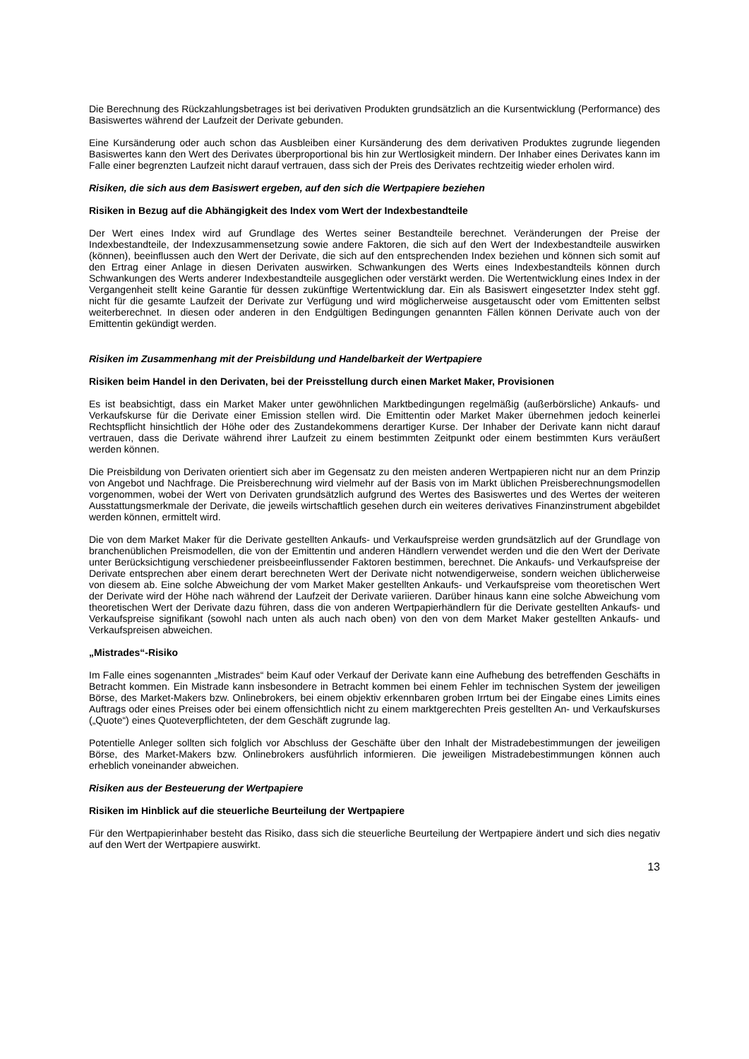Die Berechnung des Rückzahlungsbetrages ist bei derivativen Produkten grundsätzlich an die Kursentwicklung (Performance) des Basiswertes während der Laufzeit der Derivate gebunden.
Eine Kursänderung oder auch schon das Ausbleiben einer Kursänderung des dem derivativen Produktes zugrunde liegenden Basiswertes kann den Wert des Derivates überproportional bis hin zur Wertlosigkeit mindern. Der Inhaber eines Derivates kann im Falle einer begrenzten Laufzeit nicht darauf vertrauen, dass sich der Preis des Derivates rechtzeitig wieder erholen wird.
Risiken, die sich aus dem Basiswert ergeben, auf den sich die Wertpapiere beziehen
Risiken in Bezug auf die Abhängigkeit des Index vom Wert der Indexbestandteile
Der Wert eines Index wird auf Grundlage des Wertes seiner Bestandteile berechnet. Veränderungen der Preise der Indexbestandteile, der Indexzusammensetzung sowie andere Faktoren, die sich auf den Wert der Indexbestandteile auswirken (können), beeinflussen auch den Wert der Derivate, die sich auf den entsprechenden Index beziehen und können sich somit auf den Ertrag einer Anlage in diesen Derivaten auswirken. Schwankungen des Werts eines Indexbestandteils können durch Schwankungen des Werts anderer Indexbestandteile ausgeglichen oder verstärkt werden. Die Wertentwicklung eines Index in der Vergangenheit stellt keine Garantie für dessen zukünftige Wertentwicklung dar. Ein als Basiswert eingesetzter Index steht ggf. nicht für die gesamte Laufzeit der Derivate zur Verfügung und wird möglicherweise ausgetauscht oder vom Emittenten selbst weiterberechnet. In diesen oder anderen in den Endgültigen Bedingungen genannten Fällen können Derivate auch von der Emittentin gekündigt werden.
Risiken im Zusammenhang mit der Preisbildung und Handelbarkeit der Wertpapiere
Risiken beim Handel in den Derivaten, bei der Preisstellung durch einen Market Maker, Provisionen
Es ist beabsichtigt, dass ein Market Maker unter gewöhnlichen Marktbedingungen regelmäßig (außerbörsliche) Ankaufs- und Verkaufskurse für die Derivate einer Emission stellen wird. Die Emittentin oder Market Maker übernehmen jedoch keinerlei Rechtspflicht hinsichtlich der Höhe oder des Zustandekommens derartiger Kurse. Der Inhaber der Derivate kann nicht darauf vertrauen, dass die Derivate während ihrer Laufzeit zu einem bestimmten Zeitpunkt oder einem bestimmten Kurs veräußert werden können.
Die Preisbildung von Derivaten orientiert sich aber im Gegensatz zu den meisten anderen Wertpapieren nicht nur an dem Prinzip von Angebot und Nachfrage. Die Preisberechnung wird vielmehr auf der Basis von im Markt üblichen Preisberechnungsmodellen vorgenommen, wobei der Wert von Derivaten grundsätzlich aufgrund des Wertes des Basiswertes und des Wertes der weiteren Ausstattungsmerkmale der Derivate, die jeweils wirtschaftlich gesehen durch ein weiteres derivatives Finanzinstrument abgebildet werden können, ermittelt wird.
Die von dem Market Maker für die Derivate gestellten Ankaufs- und Verkaufspreise werden grundsätzlich auf der Grundlage von branchenüblichen Preismodellen, die von der Emittentin und anderen Händlern verwendet werden und die den Wert der Derivate unter Berücksichtigung verschiedener preisbeeinflussender Faktoren bestimmen, berechnet. Die Ankaufs- und Verkaufspreise der Derivate entsprechen aber einem derart berechneten Wert der Derivate nicht notwendigerweise, sondern weichen üblicherweise von diesem ab. Eine solche Abweichung der vom Market Maker gestellten Ankaufs- und Verkaufspreise vom theoretischen Wert der Derivate wird der Höhe nach während der Laufzeit der Derivate variieren. Darüber hinaus kann eine solche Abweichung vom theoretischen Wert der Derivate dazu führen, dass die von anderen Wertpapierhändlern für die Derivate gestellten Ankaufs- und Verkaufspreise signifikant (sowohl nach unten als auch nach oben) von den von dem Market Maker gestellten Ankaufs- und Verkaufspreisen abweichen.
„Mistrades“-Risiko
Im Falle eines sogenannten „Mistrades“ beim Kauf oder Verkauf der Derivate kann eine Aufhebung des betreffenden Geschäfts in Betracht kommen. Ein Mistrade kann insbesondere in Betracht kommen bei einem Fehler im technischen System der jeweiligen Börse, des Market-Makers bzw. Onlinebrokers, bei einem objektiv erkennbaren groben Irrtum bei der Eingabe eines Limits eines Auftrags oder eines Preises oder bei einem offensichtlich nicht zu einem marktgerechten Preis gestellten An- und Verkaufskurses („Quote“) eines Quoteverpflichteten, der dem Geschäft zugrunde lag.
Potentielle Anleger sollten sich folglich vor Abschluss der Geschäfte über den Inhalt der Mistradebestimmungen der jeweiligen Börse, des Market-Makers bzw. Onlinebrokers ausführlich informieren. Die jeweiligen Mistradebestimmungen können auch erheblich voneinander abweichen.
Risiken aus der Besteuerung der Wertpapiere
Risiken im Hinblick auf die steuerliche Beurteilung der Wertpapiere
Für den Wertpapierinhaber besteht das Risiko, dass sich die steuerliche Beurteilung der Wertpapiere ändert und sich dies negativ auf den Wert der Wertpapiere auswirkt.
13